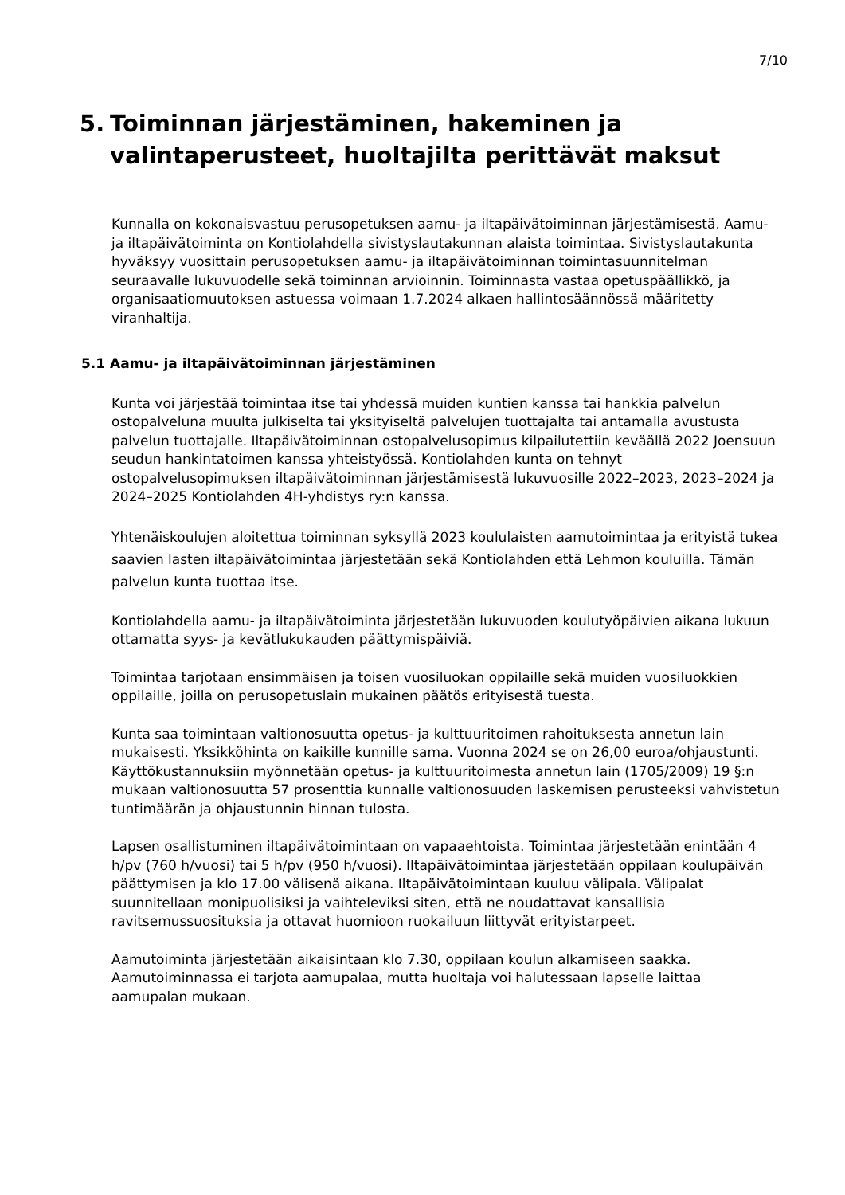7/10
5. Toiminnan järjestäminen, hakeminen ja valintaperusteet, huoltajilta perittävät maksut
Kunnalla on kokonaisvastuu perusopetuksen aamu- ja iltapäivätoiminnan järjestämisestä. Aamu- ja iltapäivätoiminta on Kontiolahdella sivistyslautakunnan alaista toimintaa. Sivistyslautakunta hyväksyy vuosittain perusopetuksen aamu- ja iltapäivätoiminnan toimintasuunnitelman seuraavalle lukuvuodelle sekä toiminnan arvioinnin. Toiminnasta vastaa opetuspäällikkö, ja organisaatiomuutoksen astuessa voimaan 1.7.2024 alkaen hallintosäännössä määritetty viranhaltija.
5.1 Aamu- ja iltapäivätoiminnan järjestäminen
Kunta voi järjestää toimintaa itse tai yhdessä muiden kuntien kanssa tai hankkia palvelun ostopalveluna muulta julkiselta tai yksityiseltä palvelujen tuottajalta tai antamalla avustusta palvelun tuottajalle. Iltapäivätoiminnan ostopalvelusopimus kilpailutettiin keväällä 2022 Joensuun seudun hankintatoimen kanssa yhteistyössä. Kontiolahden kunta on tehnyt ostopalvelusopimuksen iltapäivätoiminnan järjestämisestä lukuvuosille 2022–2023, 2023–2024 ja 2024–2025 Kontiolahden 4H-yhdistys ry:n kanssa.
Yhtenäiskoulujen aloitettua toiminnan syksyllä 2023 koululaisten aamutoimintaa ja erityistä tukea saavien lasten iltapäivätoimintaa järjestetään sekä Kontiolahden että Lehmon kouluilla. Tämän palvelun kunta tuottaa itse.
Kontiolahdella aamu- ja iltapäivätoiminta järjestetään lukuvuoden koulutyöpäivien aikana lukuun ottamatta syys- ja kevätlukukauden päättymispäiviä.
Toimintaa tarjotaan ensimmäisen ja toisen vuosiluokan oppilaille sekä muiden vuosiluokkien oppilaille, joilla on perusopetuslain mukainen päätös erityisestä tuesta.
Kunta saa toimintaan valtionosuutta opetus- ja kulttuuritoimen rahoituksesta annetun lain mukaisesti. Yksikköhinta on kaikille kunnille sama. Vuonna 2024 se on 26,00 euroa/ohjaustunti. Käyttökustannuksiin myönnetään opetus- ja kulttuuritoimesta annetun lain (1705/2009) 19 §:n mukaan valtionosuutta 57 prosenttia kunnalle valtionosuuden laskemisen perusteeksi vahvistetun tuntimäärän ja ohjaustunnin hinnan tulosta.
Lapsen osallistuminen iltapäivätoimintaan on vapaaehtoista. Toimintaa järjestetään enintään 4 h/pv (760 h/vuosi) tai 5 h/pv (950 h/vuosi). Iltapäivätoimintaa järjestetään oppilaan koulupäivän päättymisen ja klo 17.00 välisenä aikana. Iltapäivätoimintaan kuuluu välipala. Välipalat suunnitellaan monipuolisiksi ja vaihteleviksi siten, että ne noudattavat kansallisia ravitsemussuosituksia ja ottavat huomioon ruokailuun liittyvät erityistarpeet.
Aamutoiminta järjestetään aikaisintaan klo 7.30, oppilaan koulun alkamiseen saakka. Aamutoiminnassa ei tarjota aamupalaa, mutta huoltaja voi halutessaan lapselle laittaa aamupalan mukaan.